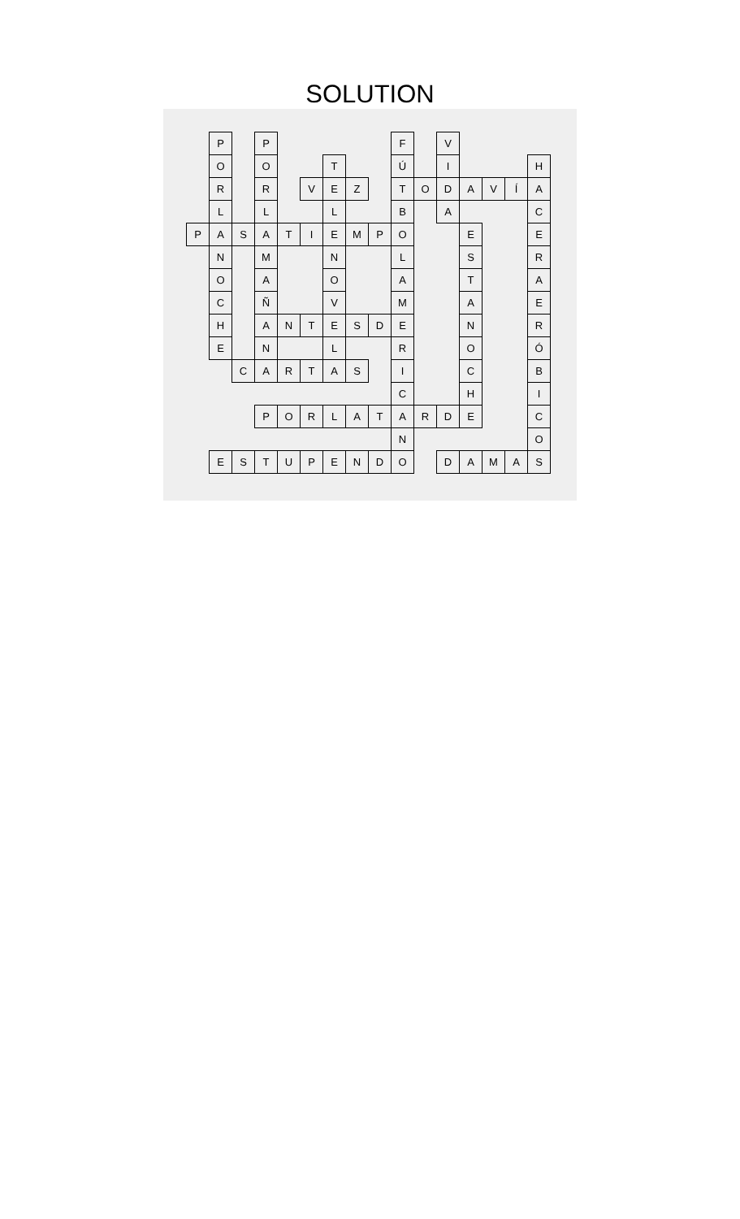SOLUTION
| | P | | P | | | | | | F | | V | | | | |
| | O | | O | | | T | | | Ú | | I | | | | H |
| | R | | R | | V | E | Z | | T | O | D | A | V | Í | A |
| | L | | L | | | L | | | B | | A | | | | C |
| P | A | S | A | T | I | E | M | P | O | | | E | | | E |
| | N | | M | | | N | | | L | | | S | | | R |
| | O | | A | | | O | | | A | | | T | | | A |
| | C | | Ñ | | | V | | | M | | | A | | | E |
| | H | | A | N | T | E | S | D | E | | | N | | | R |
| | E | | N | | | L | | | R | | | O | | | Ó |
| | | C | A | R | T | A | S | | I | | | C | | | B |
| | | | | | | | | | C | | | H | | | I |
| | | | P | O | R | L | A | T | A | R | D | E | | | C |
| | | | | | | | | | N | | | | | | O |
| | E | S | T | U | P | E | N | D | O | | D | A | M | A | S |